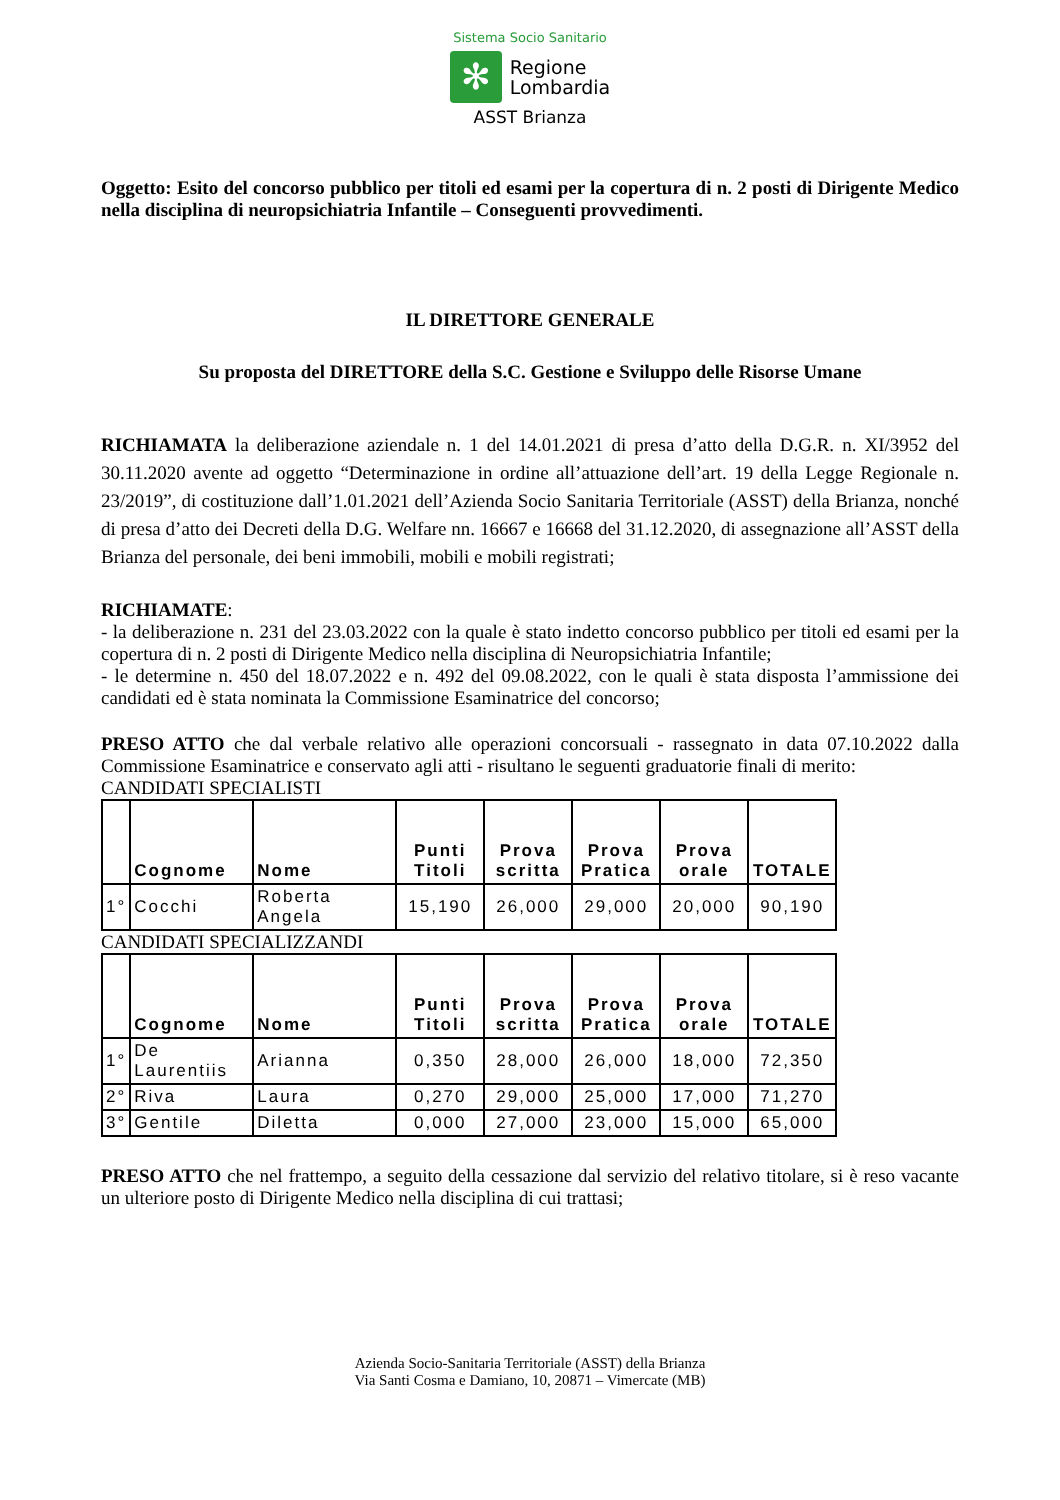Sistema Socio Sanitario
✻
Regione
Lombardia
ASST Brianza
Oggetto: Esito del concorso pubblico per titoli ed esami per la copertura di n. 2 posti di Dirigente Medico nella disciplina di neuropsichiatria Infantile – Conseguenti provvedimenti.
IL DIRETTORE GENERALE
Su proposta del DIRETTORE della S.C. Gestione e Sviluppo delle Risorse Umane
RICHIAMATA la deliberazione aziendale n. 1 del 14.01.2021 di presa d’atto della D.G.R. n. XI/3952 del 30.11.2020 avente ad oggetto “Determinazione in ordine all’attuazione dell’art. 19 della Legge Regionale n. 23/2019”, di costituzione dall’1.01.2021 dell’Azienda Socio Sanitaria Territoriale (ASST) della Brianza, nonché di presa d’atto dei Decreti della D.G. Welfare nn. 16667 e 16668 del 31.12.2020, di assegnazione all’ASST della Brianza del personale, dei beni immobili, mobili e mobili registrati;
RICHIAMATE:
- la deliberazione n. 231 del 23.03.2022 con la quale è stato indetto concorso pubblico per titoli ed esami per la copertura di n. 2 posti di Dirigente Medico nella disciplina di Neuropsichiatria Infantile;
- le determine n. 450 del 18.07.2022 e n. 492 del 09.08.2022, con le quali è stata disposta l’ammissione dei candidati ed è stata nominata la Commissione Esaminatrice del concorso;
PRESO ATTO che dal verbale relativo alle operazioni concorsuali - rassegnato in data 07.10.2022 dalla Commissione Esaminatrice e conservato agli atti - risultano le seguenti graduatorie finali di merito:
CANDIDATI SPECIALISTI
| | Cognome | Nome | Punti Titoli | Prova scritta | Prova Pratica | Prova orale | TOTALE |
| --- | --- | --- | --- | --- | --- | --- | --- |
| 1° | Cocchi | Roberta Angela | 15,190 | 26,000 | 29,000 | 20,000 | 90,190 |
CANDIDATI SPECIALIZZANDI
| | Cognome | Nome | Punti Titoli | Prova scritta | Prova Pratica | Prova orale | TOTALE |
| --- | --- | --- | --- | --- | --- | --- | --- |
| 1° | De Laurentiis | Arianna | 0,350 | 28,000 | 26,000 | 18,000 | 72,350 |
| 2° | Riva | Laura | 0,270 | 29,000 | 25,000 | 17,000 | 71,270 |
| 3° | Gentile | Diletta | 0,000 | 27,000 | 23,000 | 15,000 | 65,000 |
PRESO ATTO che nel frattempo, a seguito della cessazione dal servizio del relativo titolare, si è reso vacante un ulteriore posto di Dirigente Medico nella disciplina di cui trattasi;
Azienda Socio-Sanitaria Territoriale (ASST) della Brianza
Via Santi Cosma e Damiano, 10, 20871 – Vimercate (MB)